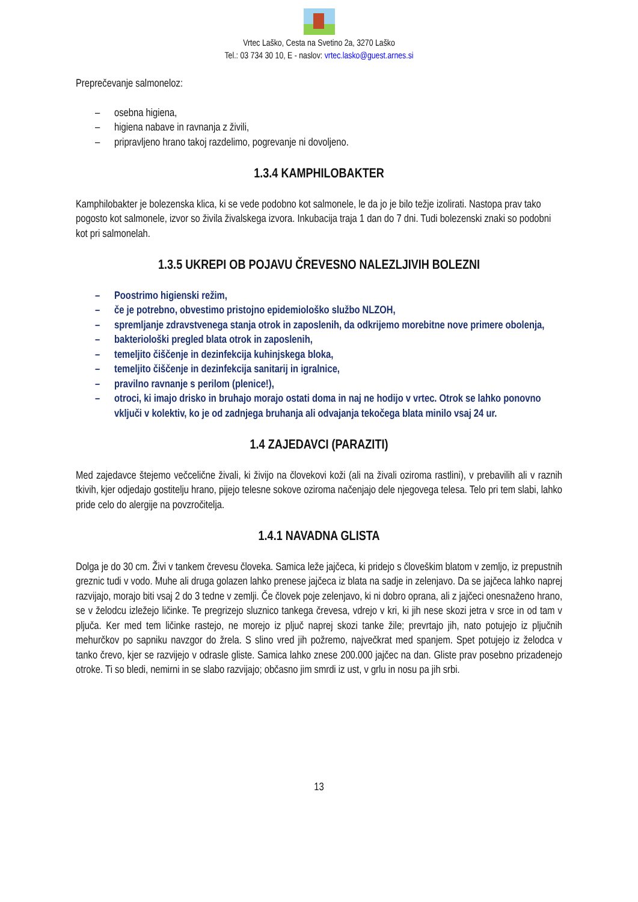Vrtec Laško, Cesta na Svetino 2a, 3270 Laško
Tel.: 03 734 30 10, E - naslov: vrtec.lasko@guest.arnes.si
Preprečevanje salmoneloz:
– osebna higiena,
– higiena nabave in ravnanja z živili,
– pripravljeno hrano takoj razdelimo, pogrevanje ni dovoljeno.
1.3.4 KAMPHILOBAKTER
Kamphilobakter je bolezenska klica, ki se vede podobno kot salmonele, le da jo je bilo težje izolirati. Nastopa prav tako pogosto kot salmonele, izvor so živila živalskega izvora. Inkubacija traja 1 dan do 7 dni. Tudi bolezenski znaki so podobni kot pri salmonelah.
1.3.5 UKREPI OB POJAVU ČREVESNO NALEZLJIVIH BOLEZNI
– Poostrimo higienski režim,
– če je potrebno, obvestimo pristojno epidemiološko službo NLZOH,
– spremljanje zdravstvenega stanja otrok in zaposlenih, da odkrijemo morebitne nove primere obolenja,
– bakteriološki pregled blata otrok in zaposlenih,
– temeljito čiščenje in dezinfekcija kuhinjskega bloka,
– temeljito čiščenje in dezinfekcija sanitarij in igralnice,
– pravilno ravnanje s perilom (plenice!),
– otroci, ki imajo drisko in bruhajo morajo ostati doma in naj ne hodijo v vrtec. Otrok se lahko ponovno vključi v kolektiv, ko je od zadnjega bruhanja ali odvajanja tekočega blata minilo vsaj 24 ur.
1.4 ZAJEDAVCI (PARAZITI)
Med zajedavce štejemo večcelične živali, ki živijo na človekovi koži (ali na živali oziroma rastlini), v prebavilih ali v raznih tkivih, kjer odjedajo gostitelju hrano, pijejo telesne sokove oziroma načenjajo dele njegovega telesa. Telo pri tem slabi, lahko pride celo do alergije na povzročitelja.
1.4.1 NAVADNA GLISTA
Dolga je do 30 cm. Živi v tankem črevesu človeka. Samica leže jajčeca, ki pridejo s človeškim blatom v zemljo, iz prepustnih greznic tudi v vodo. Muhe ali druga golazen lahko prenese jajčeca iz blata na sadje in zelenjavo. Da se jajčeca lahko naprej razvijajo, morajo biti vsaj 2 do 3 tedne v zemlji. Če človek poje zelenjavo, ki ni dobro oprana, ali z jajčeci onesnaženo hrano, se v želodcu izležejo ličinke. Te pregrizejo sluznico tankega črevesa, vdrejo v kri, ki jih nese skozi jetra v srce in od tam v pljuča. Ker med tem ličinke rastejo, ne morejo iz pljuč naprej skozi tanke žile; prevrtajo jih, nato potujejo iz pljučnih mehurčkov po sapniku navzgor do žrela. S slino vred jih požremo, največkrat med spanjem. Spet potujejo iz želodca v tanko črevo, kjer se razvijejo v odrasle gliste. Samica lahko znese 200.000 jajčec na dan. Gliste prav posebno prizadenejo otroke. Ti so bledi, nemirni in se slabo razvijajo; občasno jim smrdi iz ust, v grlu in nosu pa jih srbi.
13